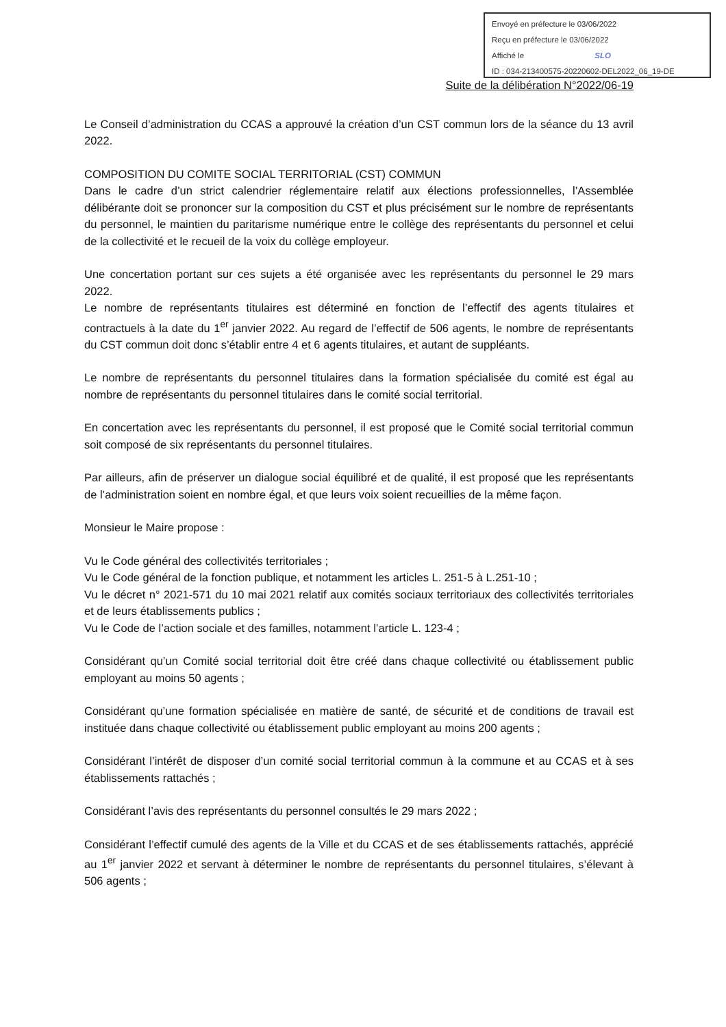Envoyé en préfecture le 03/06/2022
Reçu en préfecture le 03/06/2022
Affiché le SLO
ID : 034-213400575-20220602-DEL2022_06_19-DE
Suite de la délibération N°2022/06-19
Le Conseil d’administration du CCAS a approuvé la création d’un CST commun lors de la séance du 13 avril 2022.
COMPOSITION DU COMITE SOCIAL TERRITORIAL (CST) COMMUN
Dans le cadre d’un strict calendrier réglementaire relatif aux élections professionnelles, l’Assemblée délibérante doit se prononcer sur la composition du CST et plus précisément sur le nombre de représentants du personnel, le maintien du paritarisme numérique entre le collège des représentants du personnel et celui de la collectivité et le recueil de la voix du collège employeur.
Une concertation portant sur ces sujets a été organisée avec les représentants du personnel le 29 mars 2022.
Le nombre de représentants titulaires est déterminé en fonction de l’effectif des agents titulaires et contractuels à la date du 1<sup>er</sup> janvier 2022. Au regard de l’effectif de 506 agents, le nombre de représentants du CST commun doit donc s’établir entre 4 et 6 agents titulaires, et autant de suppléants.
Le nombre de représentants du personnel titulaires dans la formation spécialisée du comité est égal au nombre de représentants du personnel titulaires dans le comité social territorial.
En concertation avec les représentants du personnel, il est proposé que le Comité social territorial commun soit composé de six représentants du personnel titulaires.
Par ailleurs, afin de préserver un dialogue social équilibré et de qualité, il est proposé que les représentants de l’administration soient en nombre égal, et que leurs voix soient recueillies de la même façon.
Monsieur le Maire propose :
Vu le Code général des collectivités territoriales ;
Vu le Code général de la fonction publique, et notamment les articles L. 251-5 à L.251-10 ;
Vu le décret n° 2021-571 du 10 mai 2021 relatif aux comités sociaux territoriaux des collectivités territoriales et de leurs établissements publics ;
Vu le Code de l’action sociale et des familles, notamment l’article L. 123-4 ;
Considérant qu’un Comité social territorial doit être créé dans chaque collectivité ou établissement public employant au moins 50 agents ;
Considérant qu’une formation spécialisée en matière de santé, de sécurité et de conditions de travail est instituée dans chaque collectivité ou établissement public employant au moins 200 agents ;
Considérant l’intérêt de disposer d’un comité social territorial commun à la commune et au CCAS et à ses établissements rattachés ;
Considérant l’avis des représentants du personnel consultés le 29 mars 2022 ;
Considérant l’effectif cumulé des agents de la Ville et du CCAS et de ses établissements rattachés, apprécié au 1<sup>er</sup> janvier 2022 et servant à déterminer le nombre de représentants du personnel titulaires, s’élevant à 506 agents ;